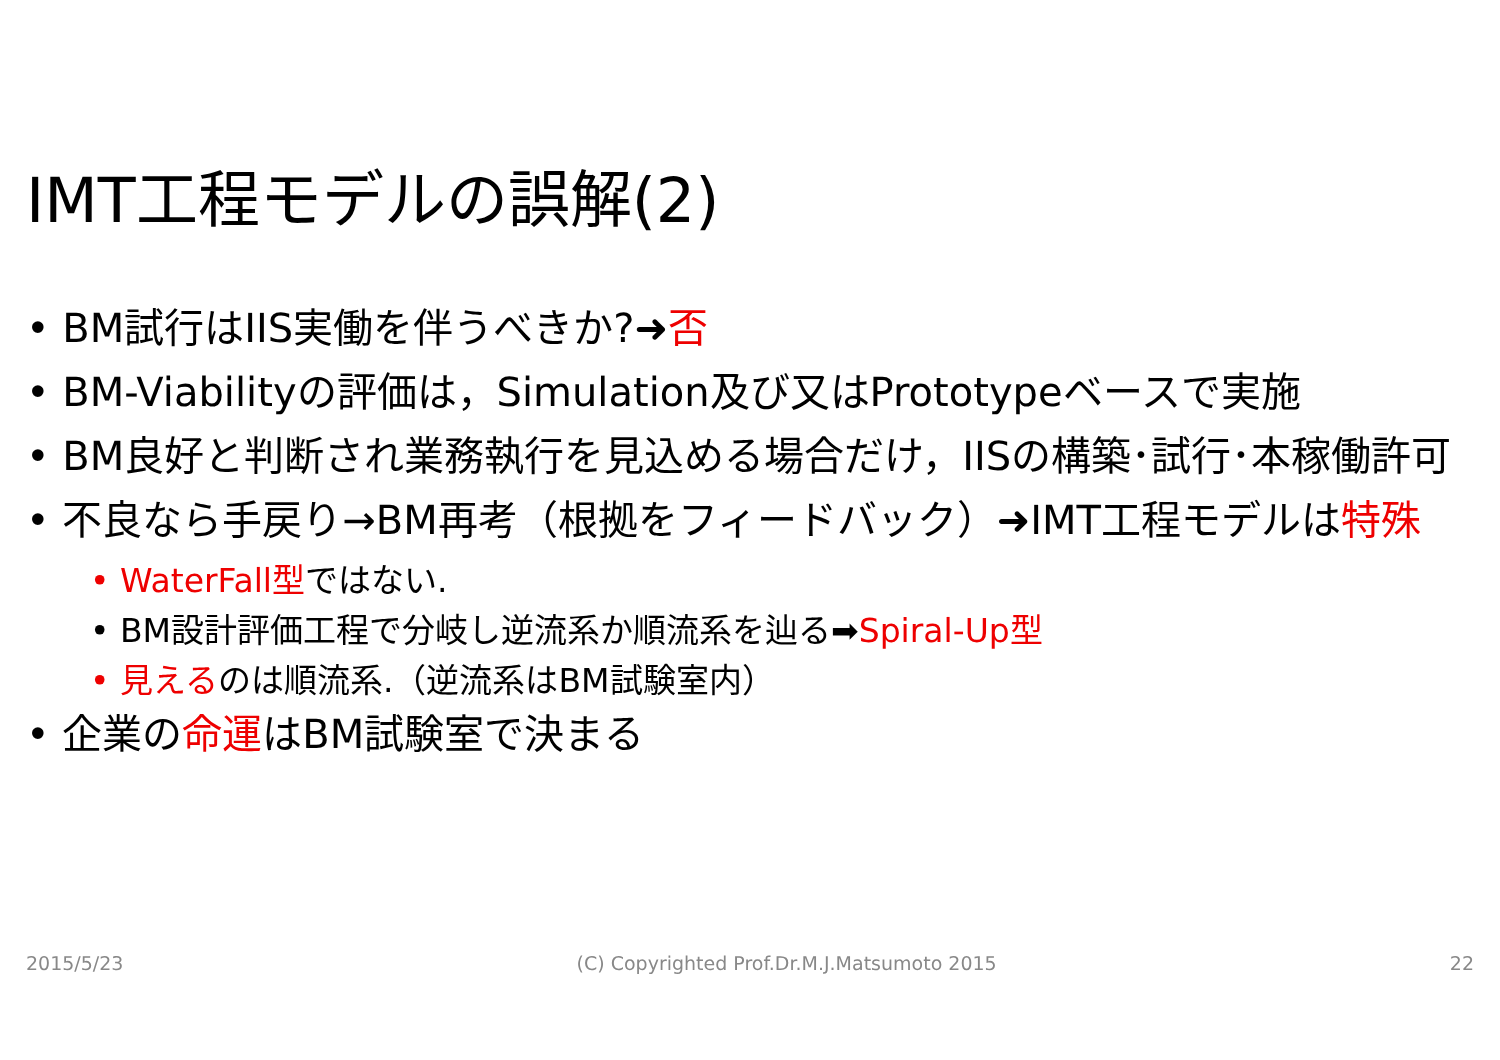IMT工程モデルの誤解(2)
• BM試行はIIS実働を伴うべきか?➜否
• BM-Viabilityの評価は，Simulation及び又はPrototypeベースで実施
• BM良好と判断され業務執行を見込める場合だけ，IISの構築･試行･本稼働許可
• 不良なら手戻り→BM再考（根拠をフィードバック）➜IMT工程モデルは特殊
• WaterFall型ではない.
• BM設計評価工程で分岐し逆流系か順流系を辿る➡Spiral-Up型
• 見えるのは順流系.（逆流系はBM試験室内）
• 企業の命運はBM試験室で決まる
2015/5/23 (C) Copyrighted Prof.Dr.M.J.Matsumoto 2015 22